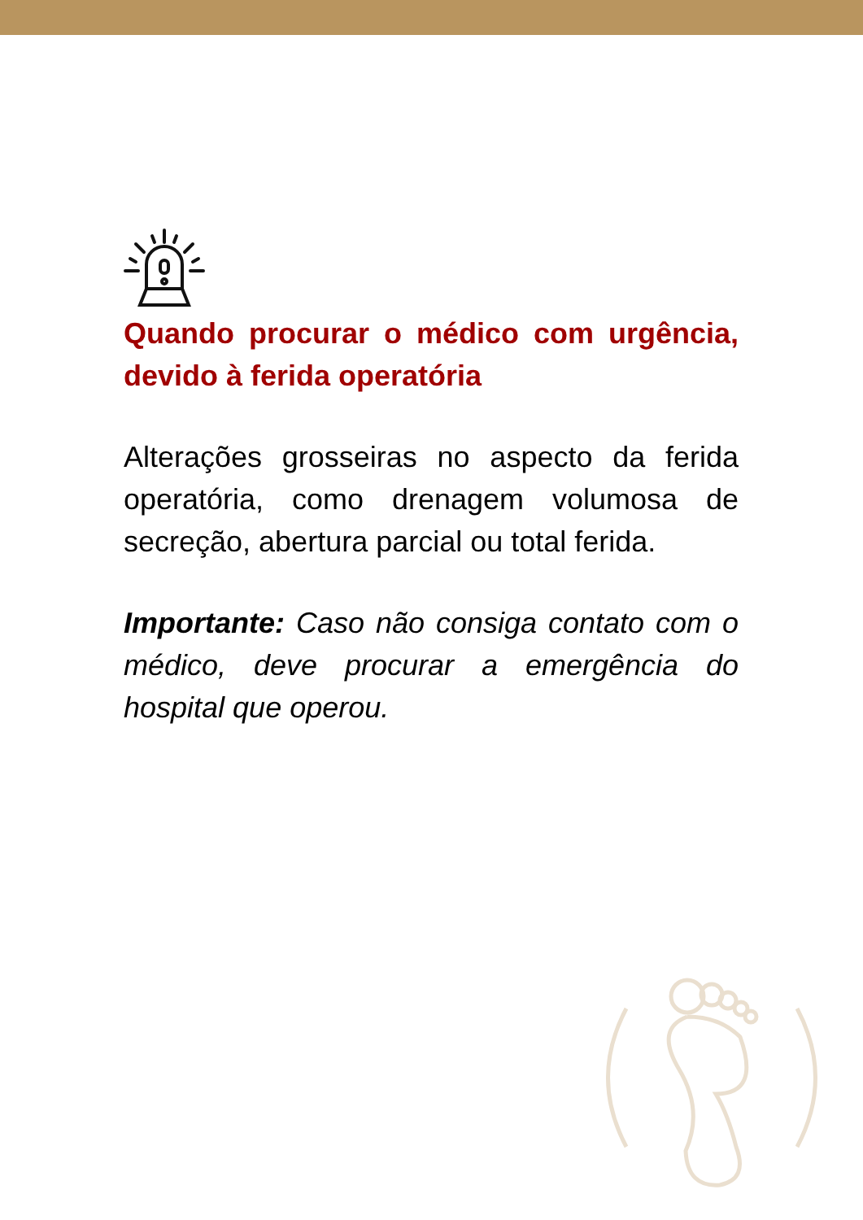Quando procurar o médico com urgência, devido à ferida operatória
Alterações grosseiras no aspecto da ferida operatória, como drenagem volumosa de secreção, abertura parcial ou total ferida.
Importante: Caso não consiga contato com o médico, deve procurar a emergência do hospital que operou.